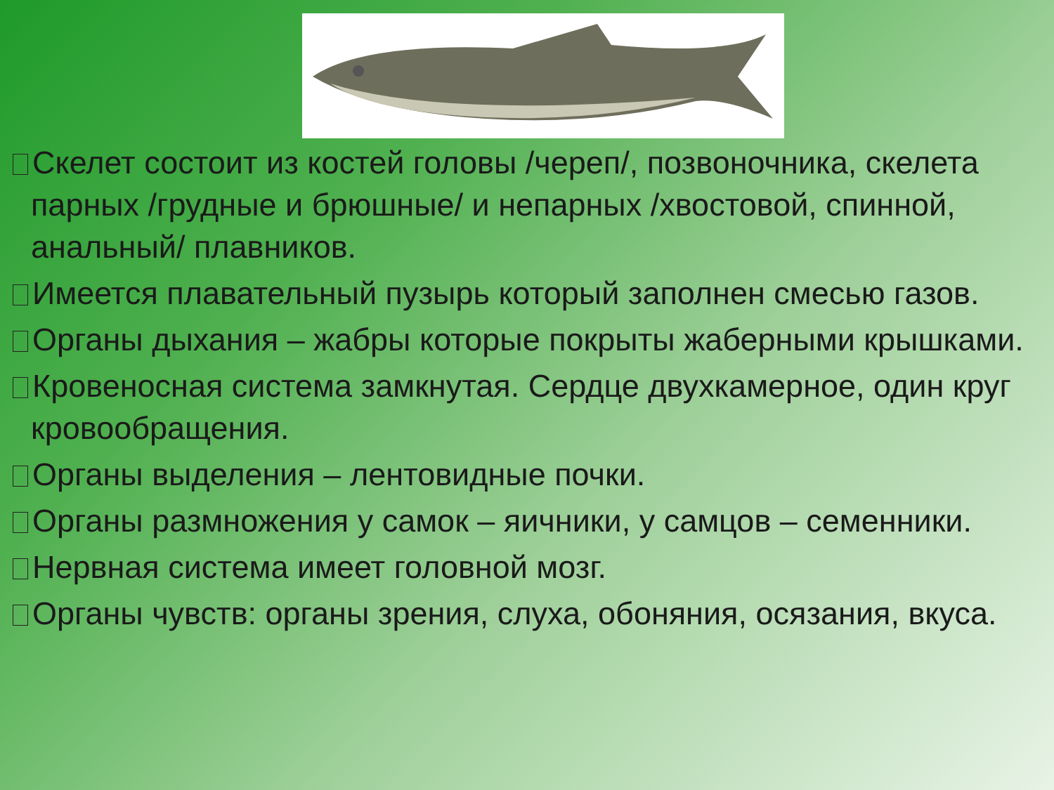Скелет состоит из костей головы /череп/, позвоночника, скелета парных /грудные и брюшные/ и непарных /хвостовой, спинной, анальный/ плавников.
Имеется плавательный пузырь который заполнен смесью газов.
Органы дыхания – жабры которые покрыты жаберными крышками.
Кровеносная система замкнутая. Сердце двухкамерное, один круг кровообращения.
Органы выделения – лентовидные почки.
Органы размножения у самок – яичники, у самцов – семенники.
Нервная система имеет головной мозг.
Органы чувств: органы зрения, слуха, обоняния, осязания, вкуса.